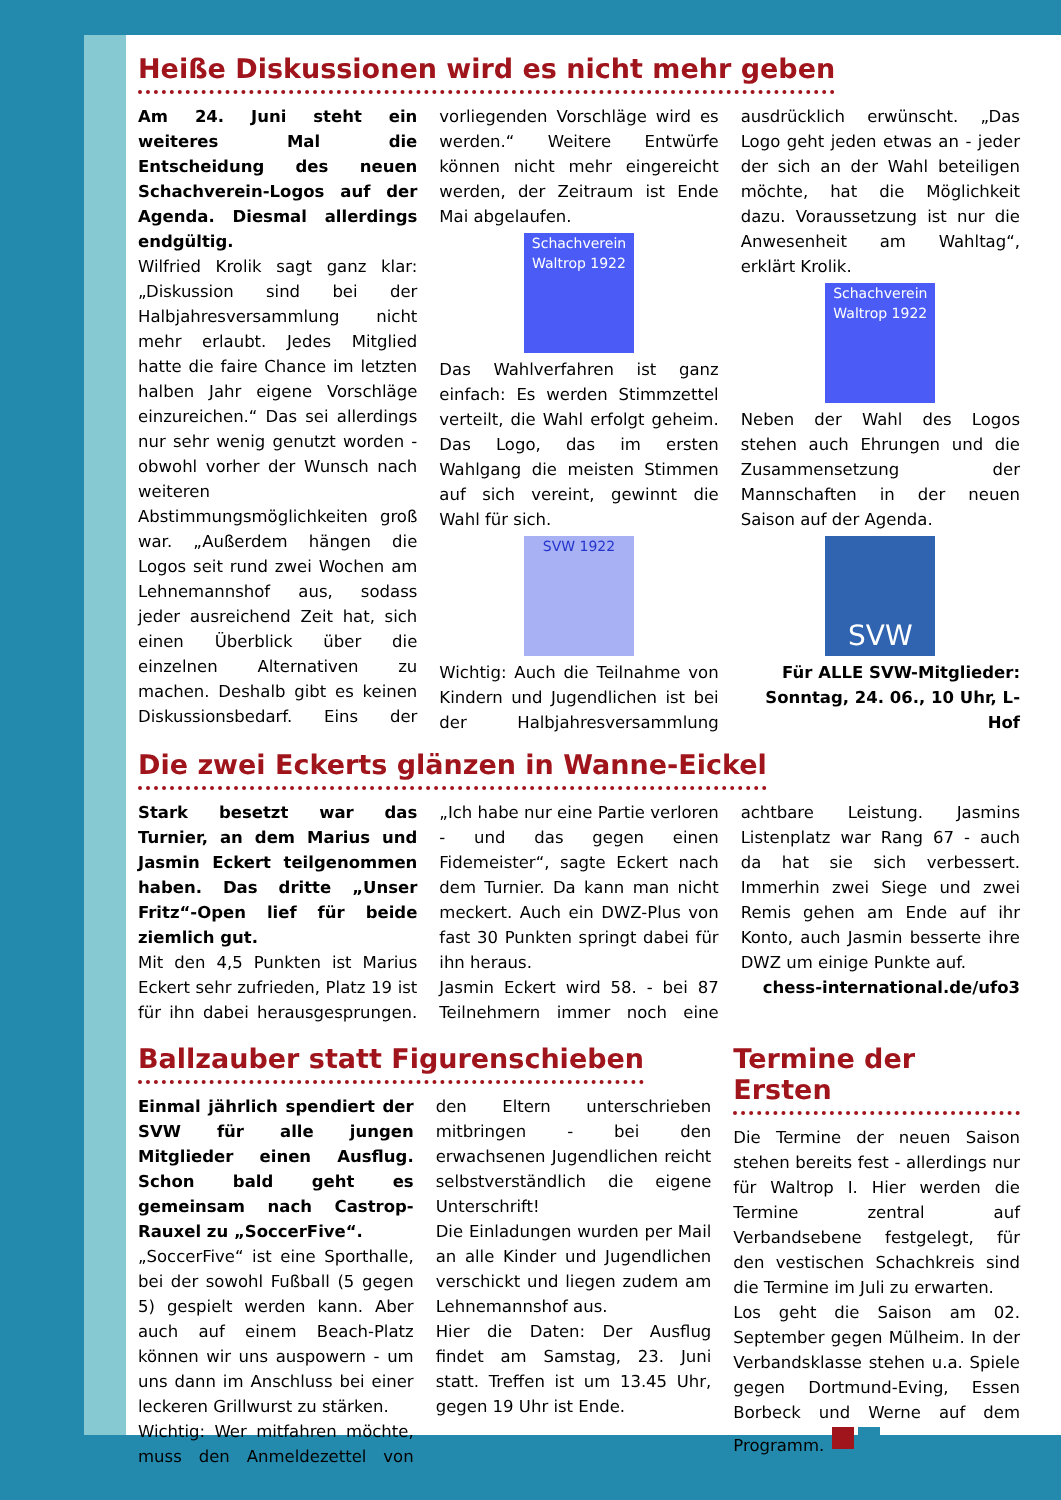Heiße Diskussionen wird es nicht mehr geben
Am 24. Juni steht ein weiteres Mal die Entscheidung des neuen Schachverein-Logos auf der Agenda. Diesmal allerdings endgültig.
Wilfried Krolik sagt ganz klar: „Diskussion sind bei der Halbjahresversammlung nicht mehr erlaubt. Jedes Mitglied hatte die faire Chance im letzten halben Jahr eigene Vorschläge einzureichen.“ Das sei allerdings nur sehr wenig genutzt worden - obwohl vorher der Wunsch nach weiteren Abstimmungsmöglichkeiten groß war. „Außerdem hängen die Logos seit rund zwei Wochen am Lehnemannshof aus, sodass jeder ausreichend Zeit hat, sich einen Überblick über die einzelnen Alternativen zu machen. Deshalb gibt es keinen Diskussionsbedarf. Eins der vorliegenden Vorschläge wird es werden.“ Weitere Entwürfe können nicht mehr eingereicht werden, der Zeitraum ist Ende Mai abgelaufen.
Schachverein Waltrop 1922
Das Wahlverfahren ist ganz einfach: Es werden Stimmzettel verteilt, die Wahl erfolgt geheim. Das Logo, das im ersten Wahlgang die meisten Stimmen auf sich vereint, gewinnt die Wahl für sich.
SVW 1922
Wichtig: Auch die Teilnahme von Kindern und Jugendlichen ist bei der Halbjahresversammlung ausdrücklich erwünscht. „Das Logo geht jeden etwas an - jeder der sich an der Wahl beteiligen möchte, hat die Möglichkeit dazu. Voraussetzung ist nur die Anwesenheit am Wahltag“, erklärt Krolik.
Schachverein Waltrop 1922
Neben der Wahl des Logos stehen auch Ehrungen und die Zusammensetzung der Mannschaften in der neuen Saison auf der Agenda.
SVW
Für ALLE SVW-Mitglieder: Sonntag, 24. 06., 10 Uhr, L-Hof
Die zwei Eckerts glänzen in Wanne-Eickel
Stark besetzt war das Turnier, an dem Marius und Jasmin Eckert teilgenommen haben. Das dritte „Unser Fritz“-Open lief für beide ziemlich gut.
Mit den 4,5 Punkten ist Marius Eckert sehr zufrieden, Platz 19 ist für ihn dabei herausgesprungen. „Ich habe nur eine Partie verloren - und das gegen einen Fidemeister“, sagte Eckert nach dem Turnier. Da kann man nicht meckert. Auch ein DWZ-Plus von fast 30 Punkten springt dabei für ihn heraus.
Jasmin Eckert wird 58. - bei 87 Teilnehmern immer noch eine achtbare Leistung. Jasmins Listenplatz war Rang 67 - auch da hat sie sich verbessert. Immerhin zwei Siege und zwei Remis gehen am Ende auf ihr Konto, auch Jasmin besserte ihre DWZ um einige Punkte auf.
chess-international.de/ufo3
Ballzauber statt Figurenschieben
Einmal jährlich spendiert der SVW für alle jungen Mitglieder einen Ausflug. Schon bald geht es gemeinsam nach Castrop-Rauxel zu „SoccerFive“.
„SoccerFive“ ist eine Sporthalle, bei der sowohl Fußball (5 gegen 5) gespielt werden kann. Aber auch auf einem Beach-Platz können wir uns auspowern - um uns dann im Anschluss bei einer leckeren Grillwurst zu stärken.
Wichtig: Wer mitfahren möchte, muss den Anmeldezettel von den Eltern unterschrieben mitbringen - bei den erwachsenen Jugendlichen reicht selbstverständlich die eigene Unterschrift!
Die Einladungen wurden per Mail an alle Kinder und Jugendlichen verschickt und liegen zudem am Lehnemannshof aus.
Hier die Daten: Der Ausflug findet am Samstag, 23. Juni statt. Treffen ist um 13.45 Uhr, gegen 19 Uhr ist Ende.
Termine der Ersten
Die Termine der neuen Saison stehen bereits fest - allerdings nur für Waltrop I. Hier werden die Termine zentral auf Verbandsebene festgelegt, für den vestischen Schachkreis sind die Termine im Juli zu erwarten.
Los geht die Saison am 02. September gegen Mülheim. In der Verbandsklasse stehen u.a. Spiele gegen Dortmund-Eving, Essen Borbeck und Werne auf dem Programm.